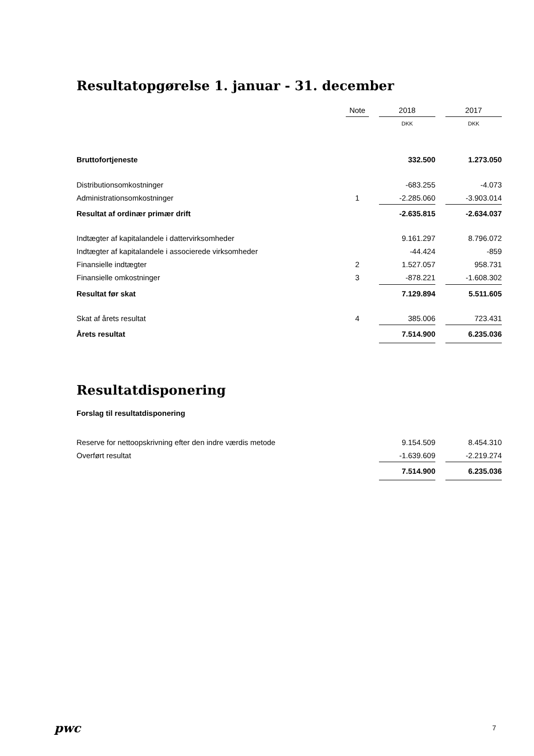Resultatopgørelse 1. januar - 31. december
| | Note | | 2018 | | 2017 |
| | | | DKK | | DKK |
| Bruttofortjeneste | | | 332.500 | | 1.273.050 |
| Distributionsomkostninger | | | -683.255 | | -4.073 |
| Administrationsomkostninger | 1 | | -2.285.060 | | -3.903.014 |
| Resultat af ordinær primær drift | | | -2.635.815 | | -2.634.037 |
| Indtægter af kapitalandele i dattervirksomheder | | | 9.161.297 | | 8.796.072 |
| Indtægter af kapitalandele i associerede virksomheder | | | -44.424 | | -859 |
| Finansielle indtægter | 2 | | 1.527.057 | | 958.731 |
| Finansielle omkostninger | 3 | | -878.221 | | -1.608.302 |
| Resultat før skat | | | 7.129.894 | | 5.511.605 |
| Skat af årets resultat | 4 | | 385.006 | | 723.431 |
| Årets resultat | | | 7.514.900 | | 6.235.036 |
Resultatdisponering
Forslag til resultatdisponering
| Reserve for nettoopskrivning efter den indre værdis metode | | | 9.154.509 | | 8.454.310 |
| Overført resultat | | | -1.639.609 | | -2.219.274 |
| | | | 7.514.900 | | 6.235.036 |
pwc 7